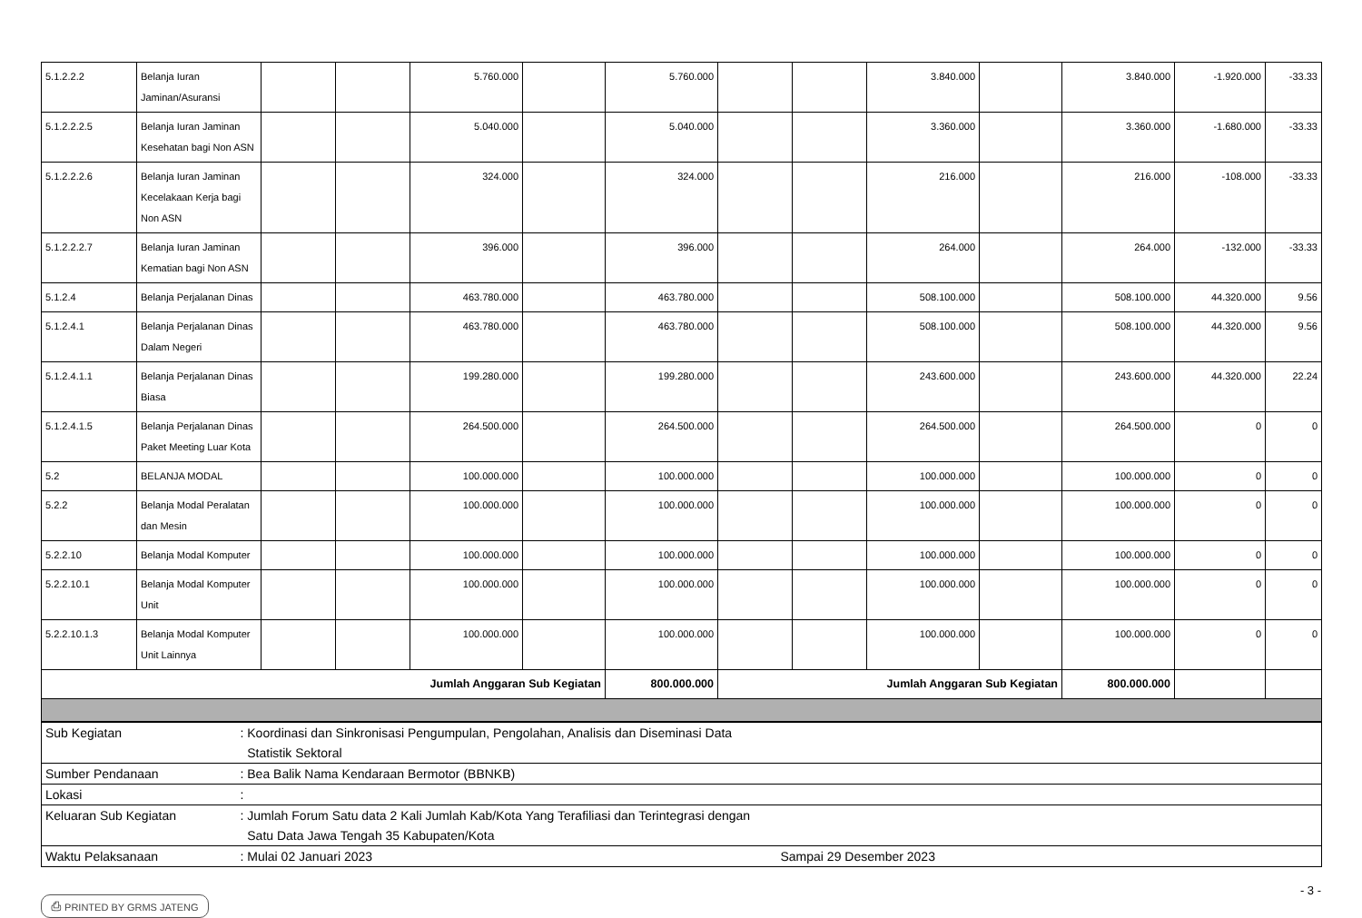| 5.1.2.2.2 | Belanja Iuran Jaminan/Asuransi | | | 5.760.000 | | 5.760.000 | | | 3.840.000 | | 3.840.000 | -1.920.000 | -33.33 |
| 5.1.2.2.2.5 | Belanja Iuran Jaminan Kesehatan bagi Non ASN | | | 5.040.000 | | 5.040.000 | | | 3.360.000 | | 3.360.000 | -1.680.000 | -33.33 |
| 5.1.2.2.2.6 | Belanja Iuran Jaminan Kecelakaan Kerja bagi Non ASN | | | 324.000 | | 324.000 | | | 216.000 | | 216.000 | -108.000 | -33.33 |
| 5.1.2.2.2.7 | Belanja Iuran Jaminan Kematian bagi Non ASN | | | 396.000 | | 396.000 | | | 264.000 | | 264.000 | -132.000 | -33.33 |
| 5.1.2.4 | Belanja Perjalanan Dinas | | | 463.780.000 | | 463.780.000 | | | 508.100.000 | | 508.100.000 | 44.320.000 | 9.56 |
| 5.1.2.4.1 | Belanja Perjalanan Dinas Dalam Negeri | | | 463.780.000 | | 463.780.000 | | | 508.100.000 | | 508.100.000 | 44.320.000 | 9.56 |
| 5.1.2.4.1.1 | Belanja Perjalanan Dinas Biasa | | | 199.280.000 | | 199.280.000 | | | 243.600.000 | | 243.600.000 | 44.320.000 | 22.24 |
| 5.1.2.4.1.5 | Belanja Perjalanan Dinas Paket Meeting Luar Kota | | | 264.500.000 | | 264.500.000 | | | 264.500.000 | | 264.500.000 | 0 | 0 |
| 5.2 | BELANJA MODAL | | | 100.000.000 | | 100.000.000 | | | 100.000.000 | | 100.000.000 | 0 | 0 |
| 5.2.2 | Belanja Modal Peralatan dan Mesin | | | 100.000.000 | | 100.000.000 | | | 100.000.000 | | 100.000.000 | 0 | 0 |
| 5.2.2.10 | Belanja Modal Komputer | | | 100.000.000 | | 100.000.000 | | | 100.000.000 | | 100.000.000 | 0 | 0 |
| 5.2.2.10.1 | Belanja Modal Komputer Unit | | | 100.000.000 | | 100.000.000 | | | 100.000.000 | | 100.000.000 | 0 | 0 |
| 5.2.2.10.1.3 | Belanja Modal Komputer Unit Lainnya | | | 100.000.000 | | 100.000.000 | | | 100.000.000 | | 100.000.000 | 0 | 0 |
| Jumlah Anggaran Sub Kegiatan | | | | | | 800.000.000 | Jumlah Anggaran Sub Kegiatan | | | | 800.000.000 | | |
| Sub Kegiatan | : Koordinasi dan Sinkronisasi Pengumpulan, Pengolahan, Analisis dan Diseminasi Data Statistik Sektoral | |
| Sumber Pendanaan | : Bea Balik Nama Kendaraan Bermotor (BBNKB) | |
| Lokasi | : | |
| Keluaran Sub Kegiatan | : Jumlah Forum Satu data 2 Kali Jumlah Kab/Kota Yang Terafiliasi dan Terintegrasi dengan Satu Data Jawa Tengah 35 Kabupaten/Kota | |
| Waktu Pelaksanaan | : Mulai 02 Januari 2023 | Sampai 29 Desember 2023 |
⎙ PRINTED BY GRMS JATENG - 3 -